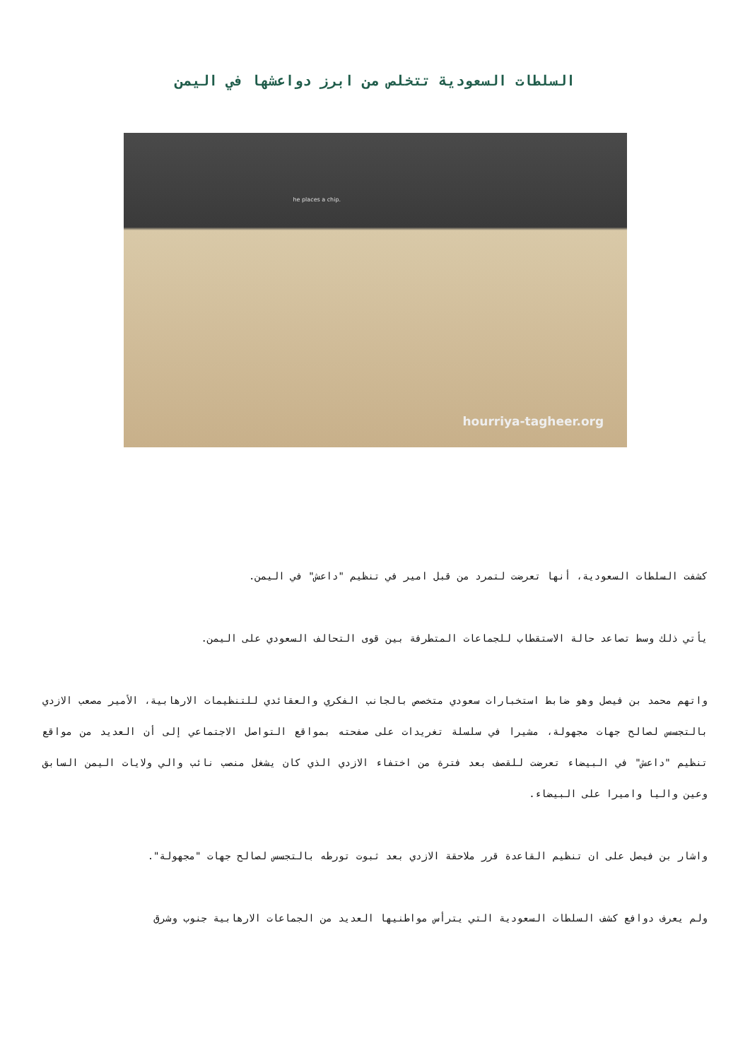السلطات السعودية تتخلص من ابرز دواعشها في اليمن
he places a chip.
hourriya-tagheer.org
كشفت السلطات السعودية، أنها تعرضت لتمرد من قبل امير في تنظيم "داعش" في اليمن.
يأتي ذلك وسط تصاعد حالة الاستقطاب للجماعات المتطرفة بين قوى التحالف السعودي على اليمن.
واتهم محمد بن فيصل وهو ضابط استخبارات سعودي متخصص بالجانب الفكري والعقائدي للتنظيمات الارهابية، الأمير مصعب الازدي بالتجسس لصالح جهات مجهولة، مشيرا في سلسلة تغريدات على صفحته بمواقع التواصل الاجتماعي إلى أن العديد من مواقع تنظيم "داعش" في البيضاء تعرضت للقصف بعد فترة من اختفاء الازدي الذي كان يشغل منصب نائب والي ولايات اليمن السابق وعين واليا واميرا على البيضاء.
واشار بن فيصل على ان تنظيم القاعدة قرر ملاحقة الازدي بعد ثبوت تورطه بالتجسس لصالح جهات "مجهولة".
ولم يعرف دوافع كشف السلطات السعودية التي يترأس مواطنيها العديد من الجماعات الارهابية جنوب وشرق